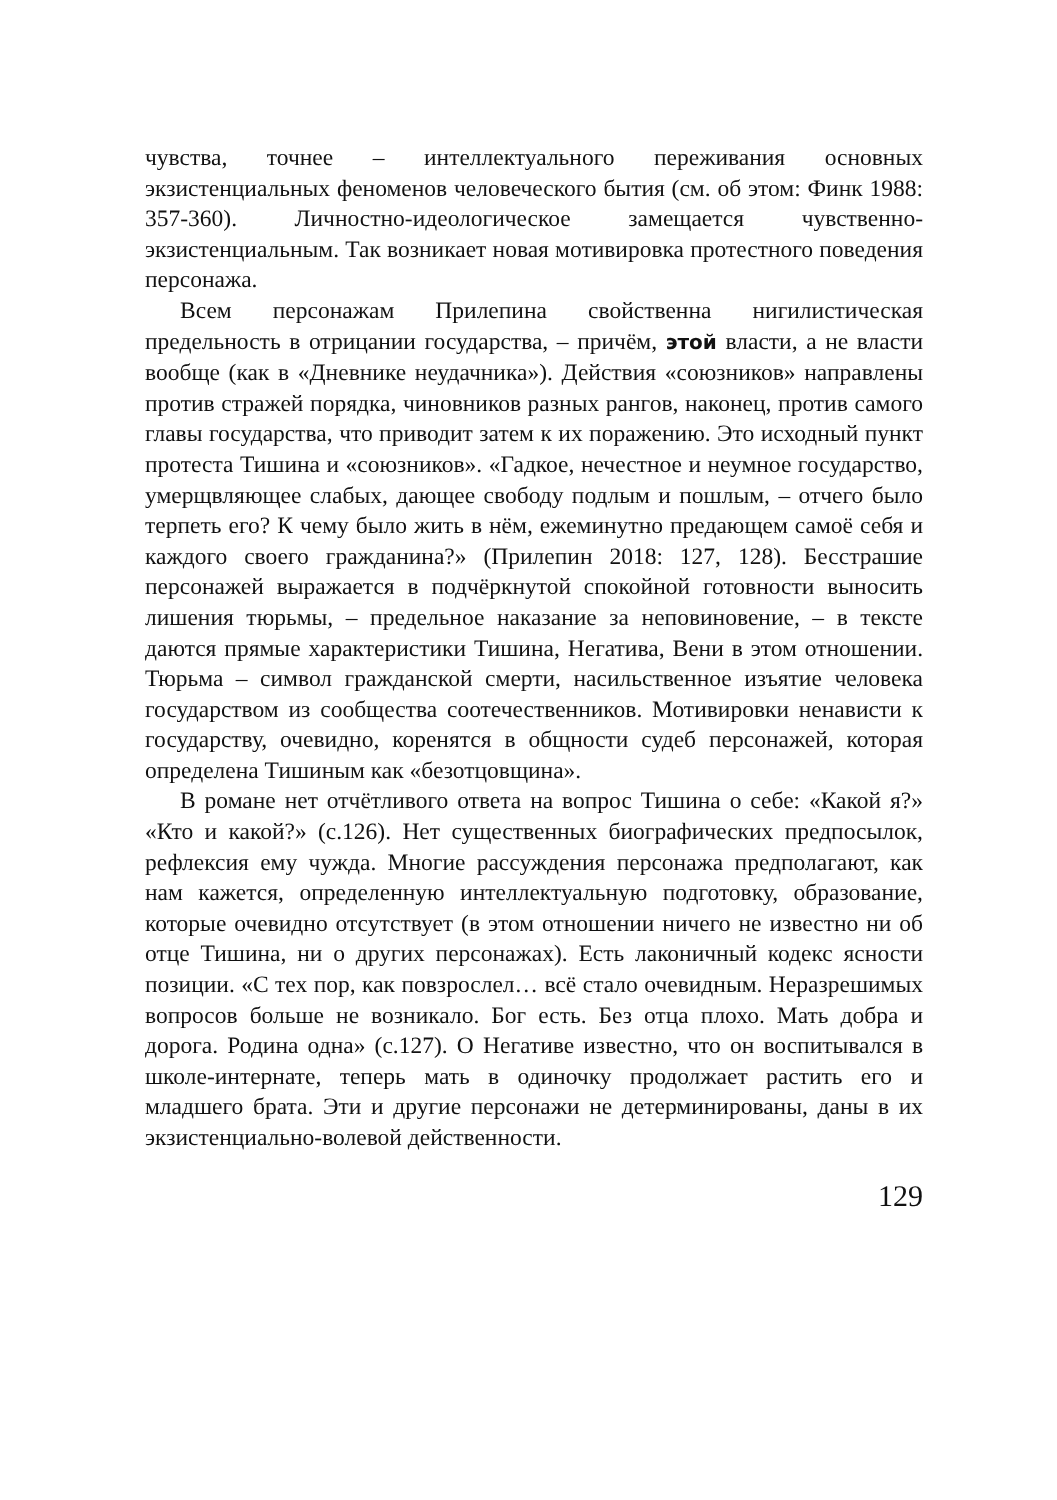чувства, точнее – интеллектуального переживания основных экзистенциальных феноменов человеческого бытия (см. об этом: Финк 1988: 357-360). Личностно-идеологическое замещается чувственно-экзистенциальным. Так возникает новая мотивировка протестного поведения персонажа.
Всем персонажам Прилепина свойственна нигилистическая предельность в отрицании государства, – причём, этой власти, а не власти вообще (как в «Дневнике неудачника»). Действия «союзников» направлены против стражей порядка, чиновников разных рангов, наконец, против самого главы государства, что приводит затем к их поражению. Это исходный пункт протеста Тишина и «союзников». «Гадкое, нечестное и неумное государство, умерщвляющее слабых, дающее свободу подлым и пошлым, – отчего было терпеть его? К чему было жить в нём, ежеминутно предающем самоё себя и каждого своего гражданина?» (Прилепин 2018: 127, 128). Бесстрашие персонажей выражается в подчёркнутой спокойной готовности выносить лишения тюрьмы, – предельное наказание за неповиновение, – в тексте даются прямые характеристики Тишина, Негатива, Вени в этом отношении. Тюрьма – символ гражданской смерти, насильственное изъятие человека государством из сообщества соотечественников. Мотивировки ненависти к государству, очевидно, коренятся в общности судеб персонажей, которая определена Тишиным как «безотцовщина».
В романе нет отчётливого ответа на вопрос Тишина о себе: «Какой я?» «Кто и какой?» (с.126). Нет существенных биографических предпосылок, рефлексия ему чужда. Многие рассуждения персонажа предполагают, как нам кажется, определенную интеллектуальную подготовку, образование, которые очевидно отсутствует (в этом отношении ничего не известно ни об отце Тишина, ни о других персонажах). Есть лаконичный кодекс ясности позиции. «С тех пор, как повзрослел… всё стало очевидным. Неразрешимых вопросов больше не возникало. Бог есть. Без отца плохо. Мать добра и дорога. Родина одна» (с.127). О Негативе известно, что он воспитывался в школе-интернате, теперь мать в одиночку продолжает растить его и младшего брата. Эти и другие персонажи не детерминированы, даны в их экзистенциально-волевой действенности.
129